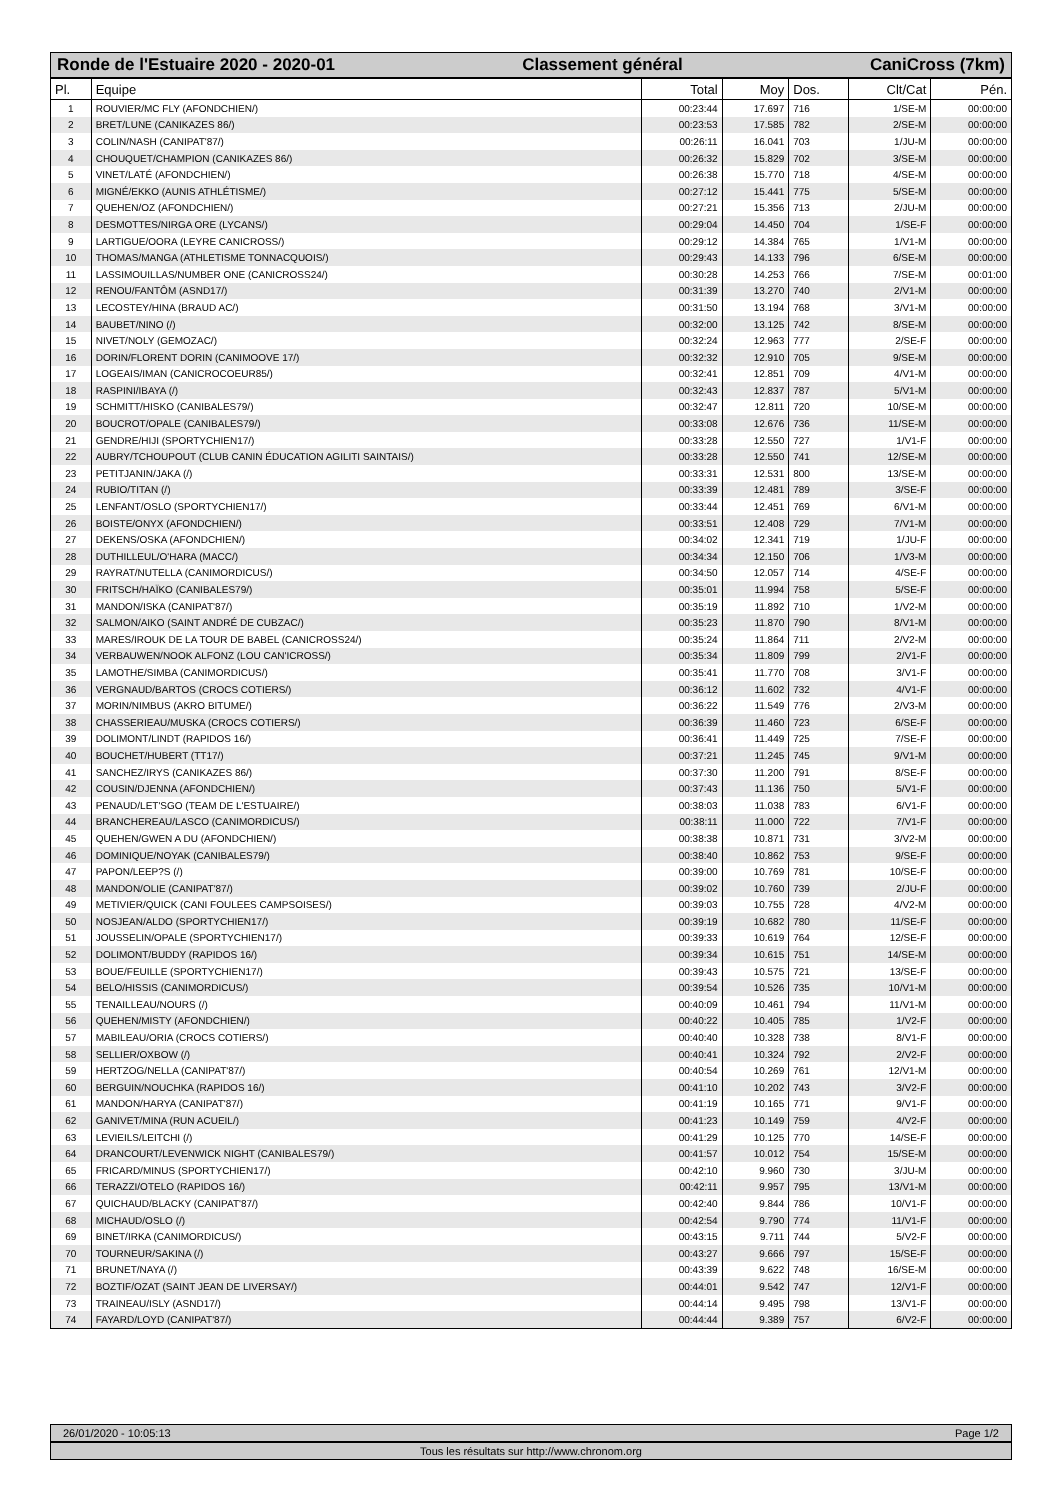Ronde de l'Estuaire 2020 - 2020-01 Classement général CaniCross (7km)
| Pl. | Equipe | Total | Moy | Dos. | Clt/Cat | Pén. |
| --- | --- | --- | --- | --- | --- | --- |
| 1 | ROUVIER/MC FLY (AFONDCHIEN/) | 00:23:44 | 17.697 | 716 | 1/SE-M | 00:00:00 |
| 2 | BRET/LUNE (CANIKAZES 86/) | 00:23:53 | 17.585 | 782 | 2/SE-M | 00:00:00 |
| 3 | COLIN/NASH (CANIPAT'87/) | 00:26:11 | 16.041 | 703 | 1/JU-M | 00:00:00 |
| 4 | CHOUQUET/CHAMPION (CANIKAZES 86/) | 00:26:32 | 15.829 | 702 | 3/SE-M | 00:00:00 |
| 5 | VINET/LATÉ (AFONDCHIEN/) | 00:26:38 | 15.770 | 718 | 4/SE-M | 00:00:00 |
| 6 | MIGNÉ/EKKO (AUNIS ATHLÉTISME/) | 00:27:12 | 15.441 | 775 | 5/SE-M | 00:00:00 |
| 7 | QUEHEN/OZ (AFONDCHIEN/) | 00:27:21 | 15.356 | 713 | 2/JU-M | 00:00:00 |
| 8 | DESMOTTES/NIRGA ORE (LYCANS/) | 00:29:04 | 14.450 | 704 | 1/SE-F | 00:00:00 |
| 9 | LARTIGUE/OORA (LEYRE CANICROSS/) | 00:29:12 | 14.384 | 765 | 1/V1-M | 00:00:00 |
| 10 | THOMAS/MANGA (ATHLETISME TONNACQUOIS/) | 00:29:43 | 14.133 | 796 | 6/SE-M | 00:00:00 |
| 11 | LASSIMOUILLAS/NUMBER ONE (CANICROSS24/) | 00:30:28 | 14.253 | 766 | 7/SE-M | 00:01:00 |
| 12 | RENOU/FANTÔM (ASND17/) | 00:31:39 | 13.270 | 740 | 2/V1-M | 00:00:00 |
| 13 | LECOSTEY/HINA (BRAUD AC/) | 00:31:50 | 13.194 | 768 | 3/V1-M | 00:00:00 |
| 14 | BAUBET/NINO (/) | 00:32:00 | 13.125 | 742 | 8/SE-M | 00:00:00 |
| 15 | NIVET/NOLY (GEMOZAC/) | 00:32:24 | 12.963 | 777 | 2/SE-F | 00:00:00 |
| 16 | DORIN/FLORENT DORIN (CANIMOOVE 17/) | 00:32:32 | 12.910 | 705 | 9/SE-M | 00:00:00 |
| 17 | LOGEAIS/IMAN (CANICROCOEUR85/) | 00:32:41 | 12.851 | 709 | 4/V1-M | 00:00:00 |
| 18 | RASPINI/IBAYA (/) | 00:32:43 | 12.837 | 787 | 5/V1-M | 00:00:00 |
| 19 | SCHMITT/HISKO (CANIBALES79/) | 00:32:47 | 12.811 | 720 | 10/SE-M | 00:00:00 |
| 20 | BOUCROT/OPALE (CANIBALES79/) | 00:33:08 | 12.676 | 736 | 11/SE-M | 00:00:00 |
| 21 | GENDRE/HIJI (SPORTYCHIEN17/) | 00:33:28 | 12.550 | 727 | 1/V1-F | 00:00:00 |
| 22 | AUBRY/TCHOUPOUT (CLUB CANIN ÉDUCATION AGILITI SAINTAIS/) | 00:33:28 | 12.550 | 741 | 12/SE-M | 00:00:00 |
| 23 | PETITJANIN/JAKA (/) | 00:33:31 | 12.531 | 800 | 13/SE-M | 00:00:00 |
| 24 | RUBIO/TITAN (/) | 00:33:39 | 12.481 | 789 | 3/SE-F | 00:00:00 |
| 25 | LENFANT/OSLO (SPORTYCHIEN17/) | 00:33:44 | 12.451 | 769 | 6/V1-M | 00:00:00 |
| 26 | BOISTE/ONYX (AFONDCHIEN/) | 00:33:51 | 12.408 | 729 | 7/V1-M | 00:00:00 |
| 27 | DEKENS/OSKA (AFONDCHIEN/) | 00:34:02 | 12.341 | 719 | 1/JU-F | 00:00:00 |
| 28 | DUTHILLEUL/O'HARA (MACC/) | 00:34:34 | 12.150 | 706 | 1/V3-M | 00:00:00 |
| 29 | RAYRAT/NUTELLA (CANIMORDICUS/) | 00:34:50 | 12.057 | 714 | 4/SE-F | 00:00:00 |
| 30 | FRITSCH/HAÏKO (CANIBALES79/) | 00:35:01 | 11.994 | 758 | 5/SE-F | 00:00:00 |
| 31 | MANDON/ISKA (CANIPAT'87/) | 00:35:19 | 11.892 | 710 | 1/V2-M | 00:00:00 |
| 32 | SALMON/AIKO (SAINT ANDRÉ DE CUBZAC/) | 00:35:23 | 11.870 | 790 | 8/V1-M | 00:00:00 |
| 33 | MARES/IROUK DE LA TOUR DE BABEL (CANICROSS24/) | 00:35:24 | 11.864 | 711 | 2/V2-M | 00:00:00 |
| 34 | VERBAUWEN/NOOK ALFONZ (LOU CAN'ICROSS/) | 00:35:34 | 11.809 | 799 | 2/V1-F | 00:00:00 |
| 35 | LAMOTHE/SIMBA (CANIMORDICUS/) | 00:35:41 | 11.770 | 708 | 3/V1-F | 00:00:00 |
| 36 | VERGNAUD/BARTOS (CROCS COTIERS/) | 00:36:12 | 11.602 | 732 | 4/V1-F | 00:00:00 |
| 37 | MORIN/NIMBUS (AKRO BITUME/) | 00:36:22 | 11.549 | 776 | 2/V3-M | 00:00:00 |
| 38 | CHASSERIEAU/MUSKA (CROCS COTIERS/) | 00:36:39 | 11.460 | 723 | 6/SE-F | 00:00:00 |
| 39 | DOLIMONT/LINDT (RAPIDOS 16/) | 00:36:41 | 11.449 | 725 | 7/SE-F | 00:00:00 |
| 40 | BOUCHET/HUBERT (TT17/) | 00:37:21 | 11.245 | 745 | 9/V1-M | 00:00:00 |
| 41 | SANCHEZ/IRYS (CANIKAZES 86/) | 00:37:30 | 11.200 | 791 | 8/SE-F | 00:00:00 |
| 42 | COUSIN/DJENNA (AFONDCHIEN/) | 00:37:43 | 11.136 | 750 | 5/V1-F | 00:00:00 |
| 43 | PENAUD/LET'SGO (TEAM DE L'ESTUAIRE/) | 00:38:03 | 11.038 | 783 | 6/V1-F | 00:00:00 |
| 44 | BRANCHEREAU/LASCO (CANIMORDICUS/) | 00:38:11 | 11.000 | 722 | 7/V1-F | 00:00:00 |
| 45 | QUEHEN/GWEN A DU (AFONDCHIEN/) | 00:38:38 | 10.871 | 731 | 3/V2-M | 00:00:00 |
| 46 | DOMINIQUE/NOYAK (CANIBALES79/) | 00:38:40 | 10.862 | 753 | 9/SE-F | 00:00:00 |
| 47 | PAPON/LEEP?S (/) | 00:39:00 | 10.769 | 781 | 10/SE-F | 00:00:00 |
| 48 | MANDON/OLIE (CANIPAT'87/) | 00:39:02 | 10.760 | 739 | 2/JU-F | 00:00:00 |
| 49 | METIVIER/QUICK (CANI FOULEES CAMPSOISES/) | 00:39:03 | 10.755 | 728 | 4/V2-M | 00:00:00 |
| 50 | NOSJEAN/ALDO (SPORTYCHIEN17/) | 00:39:19 | 10.682 | 780 | 11/SE-F | 00:00:00 |
| 51 | JOUSSELIN/OPALE (SPORTYCHIEN17/) | 00:39:33 | 10.619 | 764 | 12/SE-F | 00:00:00 |
| 52 | DOLIMONT/BUDDY (RAPIDOS 16/) | 00:39:34 | 10.615 | 751 | 14/SE-M | 00:00:00 |
| 53 | BOUE/FEUILLE (SPORTYCHIEN17/) | 00:39:43 | 10.575 | 721 | 13/SE-F | 00:00:00 |
| 54 | BELO/HISSIS (CANIMORDICUS/) | 00:39:54 | 10.526 | 735 | 10/V1-M | 00:00:00 |
| 55 | TENAILLEAU/NOURS (/) | 00:40:09 | 10.461 | 794 | 11/V1-M | 00:00:00 |
| 56 | QUEHEN/MISTY (AFONDCHIEN/) | 00:40:22 | 10.405 | 785 | 1/V2-F | 00:00:00 |
| 57 | MABILEAU/ORIA (CROCS COTIERS/) | 00:40:40 | 10.328 | 738 | 8/V1-F | 00:00:00 |
| 58 | SELLIER/OXBOW (/) | 00:40:41 | 10.324 | 792 | 2/V2-F | 00:00:00 |
| 59 | HERTZOG/NELLA (CANIPAT'87/) | 00:40:54 | 10.269 | 761 | 12/V1-M | 00:00:00 |
| 60 | BERGUIN/NOUCHKA (RAPIDOS 16/) | 00:41:10 | 10.202 | 743 | 3/V2-F | 00:00:00 |
| 61 | MANDON/HARYA (CANIPAT'87/) | 00:41:19 | 10.165 | 771 | 9/V1-F | 00:00:00 |
| 62 | GANIVET/MINA (RUN ACUEIL/) | 00:41:23 | 10.149 | 759 | 4/V2-F | 00:00:00 |
| 63 | LEVIEILS/LEITCHI (/) | 00:41:29 | 10.125 | 770 | 14/SE-F | 00:00:00 |
| 64 | DRANCOURT/LEVENWICK NIGHT (CANIBALES79/) | 00:41:57 | 10.012 | 754 | 15/SE-M | 00:00:00 |
| 65 | FRICARD/MINUS (SPORTYCHIEN17/) | 00:42:10 | 9.960 | 730 | 3/JU-M | 00:00:00 |
| 66 | TERAZZI/OTELO (RAPIDOS 16/) | 00:42:11 | 9.957 | 795 | 13/V1-M | 00:00:00 |
| 67 | QUICHAUD/BLACKY (CANIPAT'87/) | 00:42:40 | 9.844 | 786 | 10/V1-F | 00:00:00 |
| 68 | MICHAUD/OSLO (/) | 00:42:54 | 9.790 | 774 | 11/V1-F | 00:00:00 |
| 69 | BINET/IRKA (CANIMORDICUS/) | 00:43:15 | 9.711 | 744 | 5/V2-F | 00:00:00 |
| 70 | TOURNEUR/SAKINA (/) | 00:43:27 | 9.666 | 797 | 15/SE-F | 00:00:00 |
| 71 | BRUNET/NAYA (/) | 00:43:39 | 9.622 | 748 | 16/SE-M | 00:00:00 |
| 72 | BOZTIF/OZAT (SAINT JEAN DE LIVERSAY/) | 00:44:01 | 9.542 | 747 | 12/V1-F | 00:00:00 |
| 73 | TRAINEAU/ISLY (ASND17/) | 00:44:14 | 9.495 | 798 | 13/V1-F | 00:00:00 |
| 74 | FAYARD/LOYD (CANIPAT'87/) | 00:44:44 | 9.389 | 757 | 6/V2-F | 00:00:00 |
26/01/2020 - 10:05:13 Page 1/2
Tous les résultats sur http://www.chronom.org